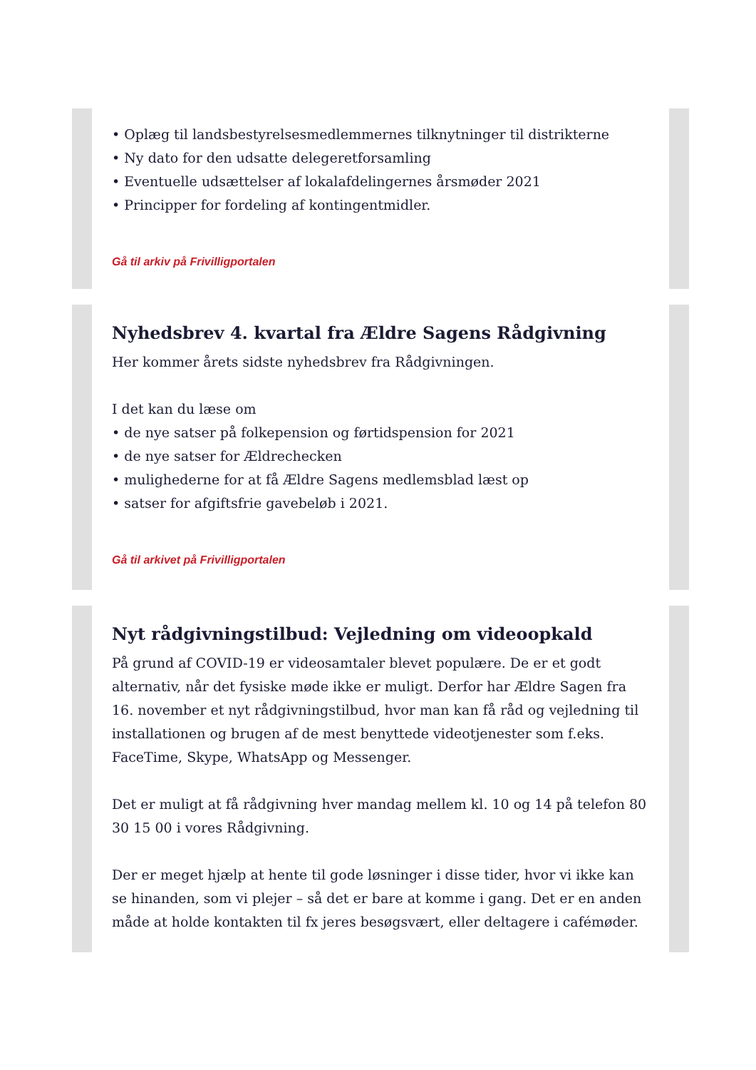• Oplæg til landsbestyrelsesmedlemmernes tilknytninger til distrikterne
• Ny dato for den udsatte delegeretforsamling
• Eventuelle udsættelser af lokalafdelingernes årsmøder 2021
• Principper for fordeling af kontingentmidler.
Gå til arkiv på Frivilligportalen
Nyhedsbrev 4. kvartal fra Ældre Sagens Rådgivning
Her kommer årets sidste nyhedsbrev fra Rådgivningen.
I det kan du læse om
• de nye satser på folkepension og førtidspension for 2021
• de nye satser for Ældrechecken
• mulighederne for at få Ældre Sagens medlemsblad læst op
• satser for afgiftsfrie gavebeløb i 2021.
Gå til arkivet på Frivilligportalen
Nyt rådgivningstilbud: Vejledning om videoopkald
På grund af COVID-19 er videosamtaler blevet populære. De er et godt alternativ, når det fysiske møde ikke er muligt. Derfor har Ældre Sagen fra 16. november et nyt rådgivningstilbud, hvor man kan få råd og vejledning til installationen og brugen af de mest benyttede videotjenester som f.eks. FaceTime, Skype, WhatsApp og Messenger.
Det er muligt at få rådgivning hver mandag mellem kl. 10 og 14 på telefon 80 30 15 00 i vores Rådgivning.
Der er meget hjælp at hente til gode løsninger i disse tider, hvor vi ikke kan se hinanden, som vi plejer – så det er bare at komme i gang. Det er en anden måde at holde kontakten til fx jeres besøgsvært, eller deltagere i cafémøder.